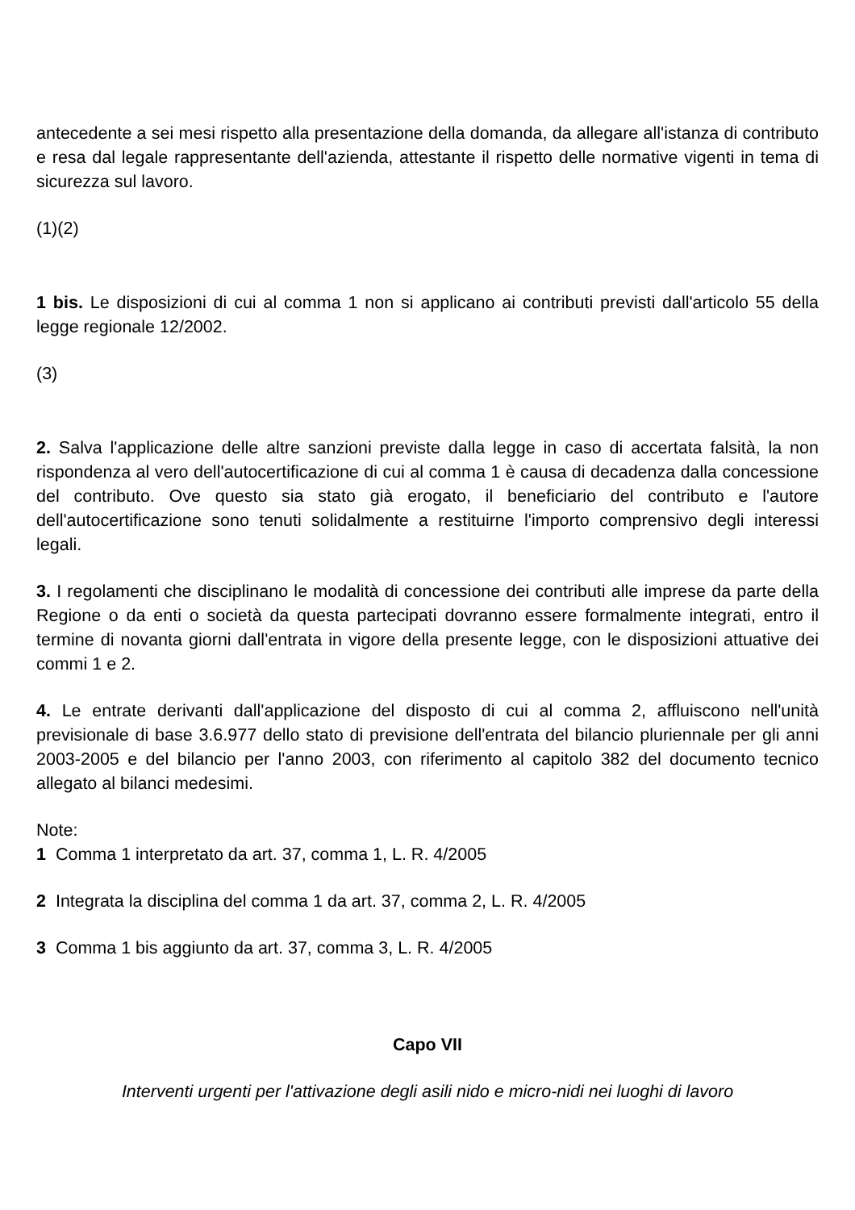antecedente a sei mesi rispetto alla presentazione della domanda, da allegare all'istanza di contributo e resa dal legale rappresentante dell'azienda, attestante il rispetto delle normative vigenti in tema di sicurezza sul lavoro.
(1)(2)
1 bis. Le disposizioni di cui al comma 1 non si applicano ai contributi previsti dall'articolo 55 della legge regionale 12/2002.
(3)
2. Salva l'applicazione delle altre sanzioni previste dalla legge in caso di accertata falsità, la non rispondenza al vero dell'autocertificazione di cui al comma 1 è causa di decadenza dalla concessione del contributo. Ove questo sia stato già erogato, il beneficiario del contributo e l'autore dell'autocertificazione sono tenuti solidalmente a restituirne l'importo comprensivo degli interessi legali.
3. I regolamenti che disciplinano le modalità di concessione dei contributi alle imprese da parte della Regione o da enti o società da questa partecipati dovranno essere formalmente integrati, entro il termine di novanta giorni dall'entrata in vigore della presente legge, con le disposizioni attuative dei commi 1 e 2.
4. Le entrate derivanti dall'applicazione del disposto di cui al comma 2, affluiscono nell'unità previsionale di base 3.6.977 dello stato di previsione dell'entrata del bilancio pluriennale per gli anni 2003-2005 e del bilancio per l'anno 2003, con riferimento al capitolo 382 del documento tecnico allegato al bilanci medesimi.
Note:
1 Comma 1 interpretato da art. 37, comma 1, L. R. 4/2005
2 Integrata la disciplina del comma 1 da art. 37, comma 2, L. R. 4/2005
3 Comma 1 bis aggiunto da art. 37, comma 3, L. R. 4/2005
Capo VII
Interventi urgenti per l'attivazione degli asili nido e micro-nidi nei luoghi di lavoro